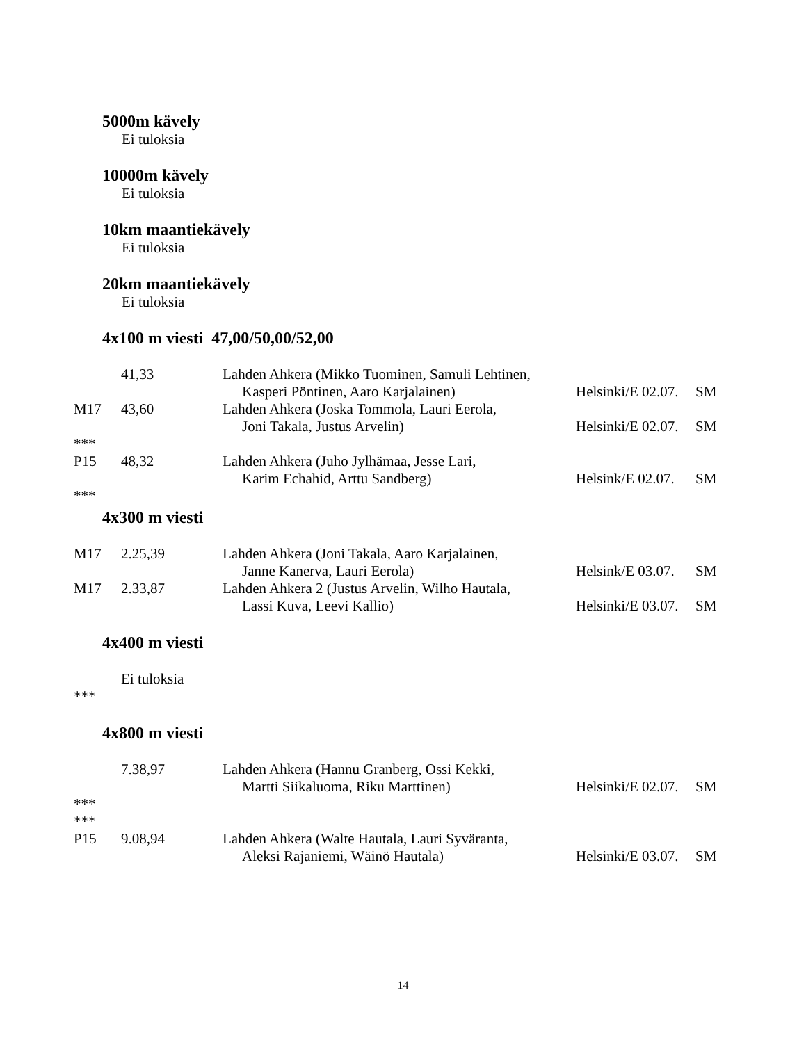5000m kävely
Ei tuloksia
10000m kävely
Ei tuloksia
10km maantiekävely
Ei tuloksia
20km maantiekävely
Ei tuloksia
4x100 m viesti 47,00/50,00/52,00
| | 41,33 | Lahden Ahkera (Mikko Tuominen, Samuli Lehtinen, | | |
| | | Kasperi Pöntinen, Aaro Karjalainen) | Helsinki/E 02.07. | SM |
| M17 | 43,60 | Lahden Ahkera (Joska Tommola, Lauri Eerola, | | |
| | | Joni Takala, Justus Arvelin) | Helsinki/E 02.07. | SM |
| *** | | | | |
| P15 | 48,32 | Lahden Ahkera (Juho Jylhämaa, Jesse Lari, | | |
| | | Karim Echahid, Arttu Sandberg) | Helsink/E 02.07. | SM |
| *** | | | | |
4x300 m viesti
| M17 | 2.25,39 | Lahden Ahkera (Joni Takala, Aaro Karjalainen, | | |
| | | Janne Kanerva, Lauri Eerola) | Helsink/E 03.07. | SM |
| M17 | 2.33,87 | Lahden Ahkera 2 (Justus Arvelin, Wilho Hautala, | | |
| | | Lassi Kuva, Leevi Kallio) | Helsinki/E 03.07. | SM |
4x400 m viesti
| | Ei tuloksia |
| *** | |
4x800 m viesti
| | 7.38,97 | Lahden Ahkera (Hannu Granberg, Ossi Kekki, | | |
| | | Martti Siikaluoma, Riku Marttinen) | Helsinki/E 02.07. | SM |
| *** | | | | |
| *** | | | | |
| P15 | 9.08,94 | Lahden Ahkera (Walte Hautala, Lauri Syväranta, | | |
| | | Aleksi Rajaniemi, Wäinö Hautala) | Helsinki/E 03.07. | SM |
14